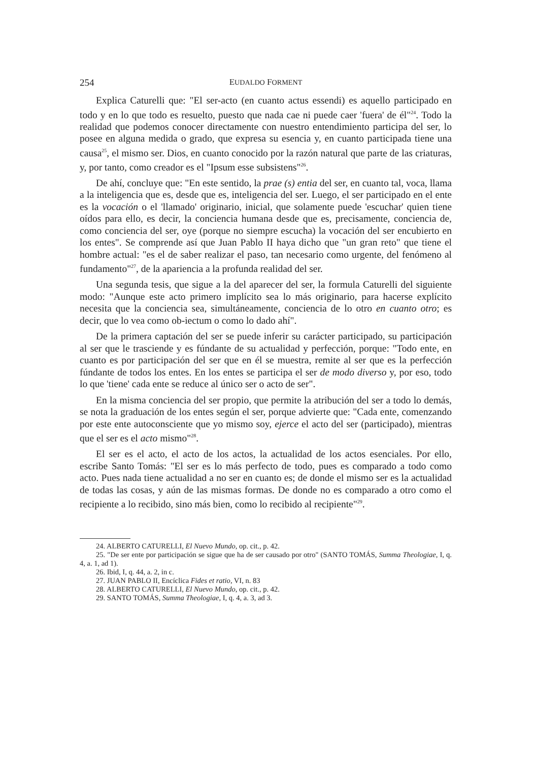254 EUDALDO FORMENT
Explica Caturelli que: "El ser-acto (en cuanto actus essendi) es aquello participado en todo y en lo que todo es resuelto, puesto que nada cae ni puede caer 'fuera' de él"<sup>24</sup>. Todo la realidad que podemos conocer directamente con nuestro entendimiento participa del ser, lo posee en alguna medida o grado, que expresa su esencia y, en cuanto participada tiene una causa<sup>25</sup>, el mismo ser. Dios, en cuanto conocido por la razón natural que parte de las criaturas, y, por tanto, como creador es el "Ipsum esse subsistens"<sup>26</sup>.
De ahí, concluye que: "En este sentido, la prae (s) entia del ser, en cuanto tal, voca, llama a la inteligencia que es, desde que es, inteligencia del ser. Luego, el ser participado en el ente es la vocación o el 'llamado' originario, inicial, que solamente puede 'escuchar' quien tiene oídos para ello, es decir, la conciencia humana desde que es, precisamente, conciencia de, como conciencia del ser, oye (porque no siempre escucha) la vocación del ser encubierto en los entes". Se comprende así que Juan Pablo II haya dicho que "un gran reto" que tiene el hombre actual: "es el de saber realizar el paso, tan necesario como urgente, del fenómeno al fundamento"<sup>27</sup>, de la apariencia a la profunda realidad del ser.
Una segunda tesis, que sigue a la del aparecer del ser, la formula Caturelli del siguiente modo: "Aunque este acto primero implícito sea lo más originario, para hacerse explícito necesita que la conciencia sea, simultáneamente, conciencia de lo otro en cuanto otro; es decir, que lo vea como ob-iectum o como lo dado ahí".
De la primera captación del ser se puede inferir su carácter participado, su participación al ser que le trasciende y es fúndante de su actualidad y perfección, porque: "Todo ente, en cuanto es por participación del ser que en él se muestra, remite al ser que es la perfección fúndante de todos los entes. En los entes se participa el ser de modo diverso y, por eso, todo lo que 'tiene' cada ente se reduce al único ser o acto de ser".
En la misma conciencia del ser propio, que permite la atribución del ser a todo lo demás, se nota la graduación de los entes según el ser, porque advierte que: "Cada ente, comenzando por este ente autoconsciente que yo mismo soy, ejerce el acto del ser (participado), mientras que el ser es el acto mismo"<sup>28</sup>.
El ser es el acto, el acto de los actos, la actualidad de los actos esenciales. Por ello, escribe Santo Tomás: "El ser es lo más perfecto de todo, pues es comparado a todo como acto. Pues nada tiene actualidad a no ser en cuanto es; de donde el mismo ser es la actualidad de todas las cosas, y aún de las mismas formas. De donde no es comparado a otro como el recipiente a lo recibido, sino más bien, como lo recibido al recipiente"<sup>29</sup>.
24. ALBERTO CATURELLI, El Nuevo Mundo, op. cit., p. 42.
25. "De ser ente por participación se sigue que ha de ser causado por otro" (SANTO TOMÁS, Summa Theologiae, I, q. 4, a. 1, ad 1).
26. Ibid, I, q. 44, a. 2, in c.
27. JUAN PABLO II, Encíclica Fides et ratio, VI, n. 83
28. ALBERTO CATURELLI, El Nuevo Mundo, op. cit., p. 42.
29. SANTO TOMÁS, Summa Theologiae, I, q. 4, a. 3, ad 3.